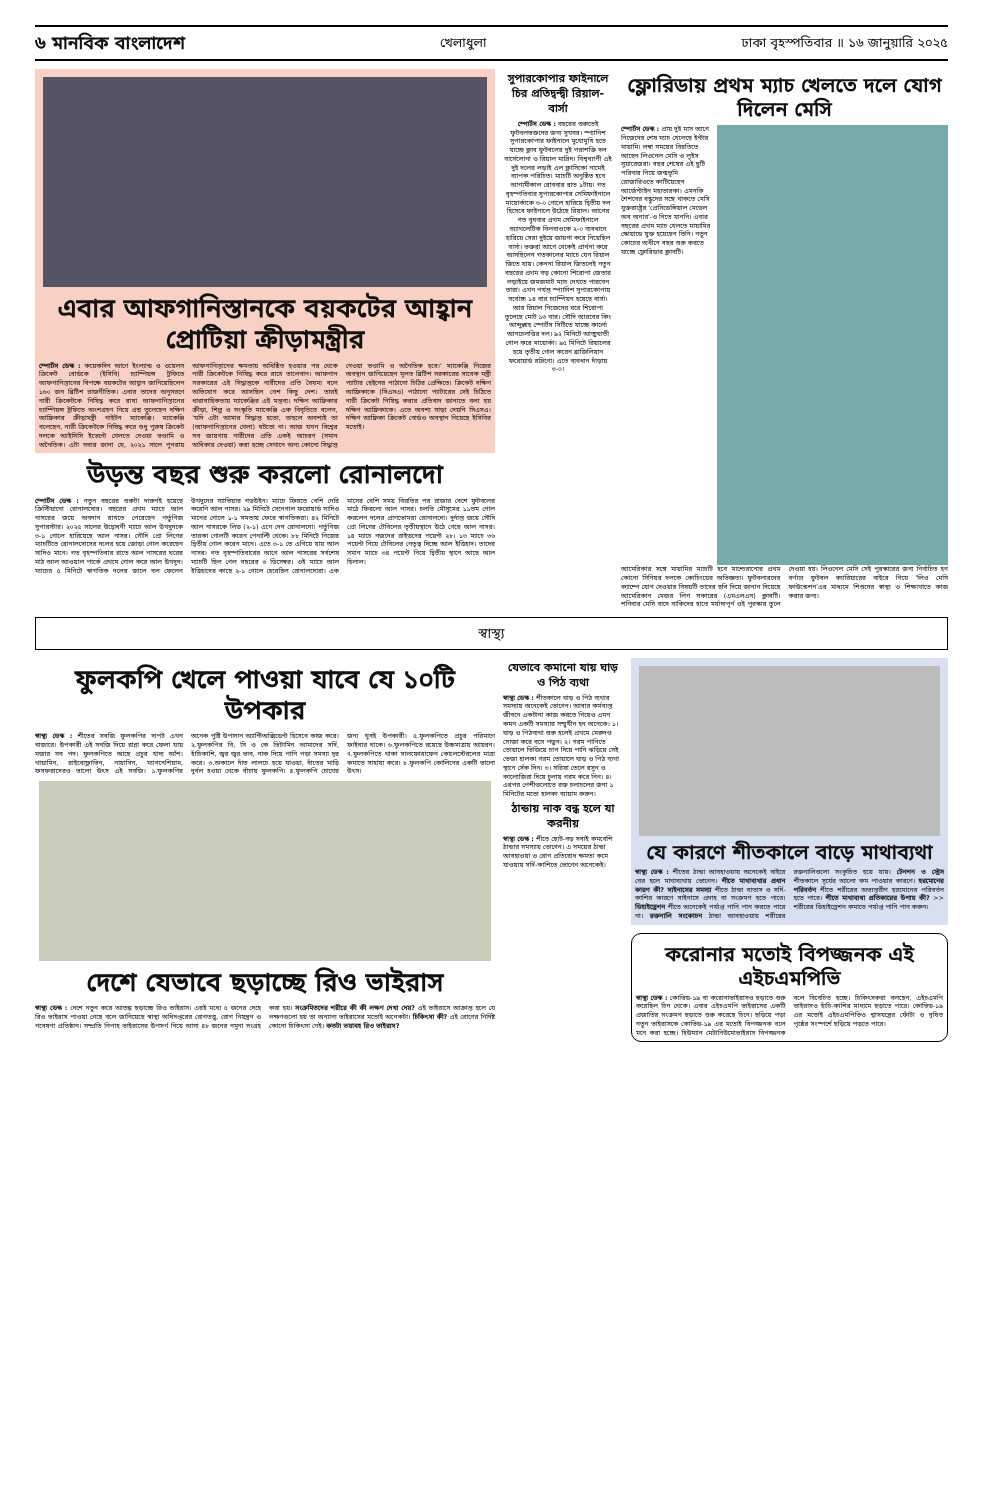৬ মানবিক বাংলাদেশ খেলাধুলা ঢাকা বৃহস্পতিবার ॥ ১৬ জানুয়ারি ২০২৫
এবার আফগানিস্তানকে বয়কটের আহ্বান প্রোটিয়া ক্রীড়ামন্ত্রীর
স্পোর্টস ডেস্ক : কয়েকদিন আগে ইংল্যান্ড ও ওয়েলস ক্রিকেট বোর্ডকে (ইসিবি) চ্যাম্পিয়ন্স ট্রফিতে আফগানিস্তানের বিপক্ষে বয়কটের আহ্বান জানিয়েছিলেন ১৬০ জন ব্রিটিশ রাজনীতিক। এবার তাদের অনুসরণে নারী ক্রিকেটকে নিষিদ্ধ করে রাখা আফগানিস্তানের চ্যাম্পিয়ন্স ট্রফিতে অংশগ্রহণ নিয়ে প্রশ্ন তুলেছেন দক্ষিণ আফ্রিকার ক্রীড়ামন্ত্রী গাইটন ম্যাকেঞ্জি। ম্যাকেঞ্জি বলেছেন, নারী ক্রিকেটকে নিষিদ্ধ করে শুধু পুরুষ ক্রিকেট দলকে আইসিসি ইভেন্টে খেলতে দেওয়া ভণ্ডামি ও অনৈতিক। এটা সবার জানা যে, ২০২১ সালে পুনরায় আফগানিস্তানের ক্ষমতায় অধিষ্ঠিত হওয়ার পর থেকে নারী ক্রিকেটকে নিষিদ্ধ করে রাখে তালেবান। আফগান সরকারের এই সিদ্ধান্তকে নারীদের প্রতি বৈষম্য বলে অভিযোগ করে আসছিল বেশ কিছু দেশ। তারই ধারাবাহিকতায় ম্যাকেঞ্জির এই মন্তব্য। দক্ষিণ আফ্রিকার ক্রীড়া, শিল্প ও সংস্কৃতি ম্যাকেঞ্জি এক বিবৃতিতে বলেন, 'যদি এটা আমার সিদ্ধান্ত হতো, তাহলে অবশ্যই তা (আফগানিস্তানের খেলা) ঘটতো না। আজ যখন বিশ্বের সব জায়গায় নারীদের প্রতি একই আচরণ (সমান অধিকার দেওয়া) করা হচ্ছে সেখানে অন্য কোনো সিদ্ধান্ত নেওয়া ভণ্ডামি ও অনৈতিক হবে।' ম্যাকেঞ্জি নিজের অবস্থান জানিয়েছেন মূলত ব্রিটিশ সরকারের সাবেক মন্ত্রী প্যাটার হেইনের পাঠানো চিঠির প্রেক্ষিতে। ক্রিকেট দক্ষিণ আফ্রিকাকে (সিএসএ) পাঠানো প্যাটারের সেই চিঠিতে নারী ক্রিকেট নিষিদ্ধ করার প্রতিবাদ জানাতে বলা হয় দক্ষিণ আফ্রিকাকে। এতে অবশ্য সাড়া দেয়নি সিএসএ। দক্ষিণ আফ্রিকা ক্রিকেট বোর্ডও অবস্থান নিয়েছে ইসিবির মতোই।
উড়ন্ত বছর শুরু করলো রোনালদো
স্পোর্টস ডেস্ক : নতুন বছরের শুরুটা দারুণই হয়েছে ক্রিস্টিয়ানো রোনালদোর। বছরের প্রথম ম্যাচে আল নাসরের জয়ে অবদান রাখতে পেরেছেন পর্তুগিজ সুপারস্টার। ২০২৫ সালের উদ্বোধনী ম্যাচে আল উখদুদকে ৩-১ গোলে হারিয়েছে আল নাসর। সৌদি প্রো লিগের ম্যাচটিতে রোনালদোদের দলের হয়ে জোড়া গোল করেছেন সাদিও মানে। গত বৃহস্পতিবার রাতে আল নাসরের ঘরের মাঠ আল আওয়াল পার্কে প্রথমে গোল করে আল উখদুদ। ম্যাচের ৫ মিনিটে স্বাগতিক দলের জালে বল ফেলেন উখদুদের স্যাভিয়ার গডউইন। ম্যাচে ফিরতে বেশি দেরি করেনি আল নাসর। ২৯ মিনিটে সেনেগাল ফরোয়ার্ড সাদিও মানের গোলে ১-১ সমতায় ফেরে স্বাগতিকরা। ৪২ মিনিটে আল নাসরকে লিড (২-১) এনে দেন রোনালদো। পর্তুগিজ তারকা গোলটি করেন পেনাল্টি থেকে। ৮৮ মিনিটে নিজের দ্বিতীয় গোল করেন মানে। এতে ৩-১ তে এগিয়ে যায় আল নাসর। গত বৃহস্পতিবারের আগে আল নাসরের সর্বশেষ ম্যাচটি ছিল গেল বছরের ৬ ডিসেম্বর। ওই ম্যাচে আল ইত্তিহাদের কাছে ২-১ গোলে হেরেছিল রোনালদোরা। এক মাসের বেশি সময় বিরতির পর রাজার বেশে ফুটবলের মাঠে ফিরলো আল নাসর। চলতি মৌসুমের ১১তম গোল করলেন দলের প্রাণভোমরা রোনালদো। দুর্দান্ত জয়ে সৌদি প্রো লিগের টেবিলের তৃতীয়স্থানে উঠে গেছে আল নাসর। ১৪ ম্যাচে নজদের রাইডদের পয়েন্ট ২৮। ১৩ ম্যাচে ৩৬ পয়েন্ট নিয়ে টেবিলের নেতৃত্ব দিচ্ছে আল ইত্তিহাদ। তাদের সমান ম্যাচে ৩৪ পয়েন্ট নিয়ে দ্বিতীয় স্থানে আছে আল হিলাল।
সুপারকোপার ফাইনালে চির প্রতিদ্বন্দ্বী রিয়াল-বার্সা
স্পোর্টস ডেস্ক : বছরের শুরুতেই ফুটবলভক্তদের জন্য সুখবর। স্প্যানিশ সুপারকোপার ফাইনালে মুখোমুখি হতে যাচ্ছে ক্লাব ফুটবলের দুই পরাশক্তি দল বার্সেলোনা ও রিয়াল মাদ্রিদ। বিশ্বব্যাপী এই দুই দলের লড়াই এল ক্লাসিকো নামেই ব্যাপক পরিচিত। ম্যাচটি অনুষ্ঠিত হবে আগামীকাল রোববার রাত ১টায়। গত বৃহস্পতিবার সুপারকোপার সেমিফাইনালে মায়োর্কাকে ৩-০ গোলে হারিয়ে দ্বিতীয় দল হিসেবে ফাইনালে উঠেছে রিয়াল। আগের গত বুধবার প্রথম সেমিফাইনালে অ্যাথলেটিক বিলবাওকে ২-০ ব্যবধানে হারিয়ে সেরা দুইয়ে জায়গা করে নিয়েছিল বার্সা। ভক্তরা আগে থেকেই প্রার্থনা করে আসছিলেন গতকালের ম্যাচে যেন রিয়াল জিতে যায়। কেননা রিয়াল জিতলেই নতুন বছরের প্রথম বড় কোনো শিরোপা জেতার লড়াইয়ে জমজমাট ম্যাচ দেখতে পারবেন তারা। এখন পর্যন্ত স্প্যানিশ সুপারকোপায় সর্বোচ্চ ১৪ বার চ্যাম্পিয়ন হয়েছে বার্সা। আর রিয়াল নিজেদের ঘরে শিরোপা তুলেছে মোট ১৩ বার। সৌদি আরবের কিং আব্দুল্লাহ স্পোর্টস সিটিতে যাচ্ছে কার্লো আনচেলত্তির দল। ৯২ মিনিটে আত্মঘাতী গোল করে মায়োর্কা। ৯৫ মিনিটে রিয়ালের হয়ে তৃতীয় গোল করেন ব্রাজিলিয়ান ফরোয়ার্ড রদ্রিগো। এতে ব্যবধান দাঁড়ায় ৩-০।
ফ্লোরিডায় প্রথম ম্যাচ খেলতে দলে যোগ দিলেন মেসি
স্পোর্টস ডেস্ক : প্রায় দুই মাস আগে নিজেদের শেষ ম্যাচ খেলেছে ইন্টার মায়ামি। লম্বা সময়ের বিরতিতে আছেন লিওনেল মেসি ও লুইস সুয়ারেজরা। বছর শেষের এই ছুটি পরিবার নিয়ে জন্মভূমি রোজারিওতে কাটিয়েছেন আর্জেন্টাইন মহাতারকা। এমনকি শৈশবের বন্ধুদের সঙ্গে থাকতে মেসি যুক্তরাষ্ট্রের 'প্রেসিডেন্সিয়াল মেডেল অব অনার'-ও নিতে যাননি। এবার বছরের প্রথম ম্যাচ খেলতে মায়ামির স্কোয়াডে যুক্ত হয়েছেন তিনি। নতুন কোচের অধীনে বছর শুরু করতে যাচ্ছে ফ্লোরিডার ক্লাবটি।
আমেরিকার সঙ্গে মায়ামির ম্যাচটি হবে মাশ্চেরানোর প্রথম কোনো সিনিয়র দলকে কোচিংয়ের অভিজ্ঞতা। ফুটবলারদের ক্যাম্পে যোগ দেওয়ার বিষয়টি তাদের ছবি দিয়ে জানান দিয়েছে আমেরিকান মেজর লিগ সকারের (এমএলএস) ক্লাবটি। শনিবার মেসি বাদে বাকিদের হাতে মর্যাদাপূর্ণ ওই পুরস্কার তুলে দেওয়া হয়। লিওনেল মেসি সেই পুরস্কারের জন্য নির্বাচিত হন বর্ণাঢ্য ফুটবল ক্যারিয়ারের বাইরে গিয়ে 'লিও মেসি ফাউন্ডেশন'এর মাধ্যমে শিশুদের স্বাস্থ্য ও শিক্ষাখাতে কাজ করার জন্য।
স্বাস্থ্য
ফুলকপি খেলে পাওয়া যাবে যে ১০টি উপকার
স্বাস্থ্য ডেস্ক : শীতের সবজি ফুলকপির দাপট এখন বাজারে। উপকারী এই সবজি দিয়ে রান্না করে ফেলা যায় মজার সব পদ। ফুলকপিতে আছে প্রচুর খাদ্য আঁশ। থায়ামিন, রাইবোফ্লাভিন, নায়াসিন, ম্যাগনেশিয়াম, ফসফরাসেরও ভালো উৎস এই সবজি। ১.ফুলকপির অনেক পুষ্টি উপাদান অ্যান্টিঅক্সিডেন্ট হিসেবে কাজ করে। ২.ফুলকপির বি, সি ও কে ভিটামিন আমাদের সর্দি, হাঁচিকাশি, জ্বর জ্বর ভাব, নাক দিয়ে পানি পড়া সমস্যা দূর করে। ৩.অকালে দাঁত লালচে হয়ে যাওয়া, দাঁতের মাড়ি দুর্বল হওয়া থেকে বাঁচায় ফুলকপি। ৪.ফুলকপি চোখের জন্য খুবই উপকারী। ৫.ফুলকপিতে প্রচুর পরিমাণে ফাইবার থাকে। ৬.ফুলকপিতে রয়েছে উচ্চমাত্রায় আয়রন। ৭.ফুলকপিতে থাকা সালফোরাফেন কোলেস্টেরলের মাত্রা কমাতে সাহায্য করে। ৮.ফুলকপি কোলিনের একটি ভালো উৎস।
দেশে যেভাবে ছড়াচ্ছে রিও ভাইরাস
স্বাস্থ্য ডেস্ক : দেশে নতুন করে আতঙ্ক ছড়াচ্ছে রিও ভাইরাস। এরই মধ্যে ৫ জনের দেহে রিও ভাইরাস পাওয়া গেছে বলে জানিয়েছে স্বাস্থ্য অধিদপ্তরের রোগতত্ত্ব, রোগ নিয়ন্ত্রণ ও গবেষণা প্রতিষ্ঠান। সম্প্রতি নিপাহ ভাইরাসের উপসর্গ নিয়ে আসা ৪৮ জনের নমুনা সংগ্রহ করা হয়। সংক্রমিতদের শরীরে কী কী লক্ষণ দেখা দেয়? এই ভাইরাসে আক্রান্ত হলে যে লক্ষণগুলো হয় তা অন্যান্য ভাইরাসের মতোই অনেকটা। চিকিৎসা কী? এই রোগের নির্দিষ্ট কোনো চিকিৎসা নেই। কতটা ভয়াবহ রিও ভাইরাস?
যেভাবে কমানো যায় ঘাড় ও পিঠ ব্যথা
স্বাস্থ্য ডেস্ক : শীতকালে ঘাড় ও পিঠ ব্যথার সমস্যায় অনেকেই ভোগেন। আবার কর্মব্যস্ত জীবনে একটানা কাজ করতে গিয়েও এমন কমন একটি সমস্যার সম্মুখীন হন অনেকে। ১। ঘাড় ও পিঠব্যথা শুরু হলেই প্রথমে মেরুদণ্ড সোজা করে বসে পড়ুন। ২। গরম পানিতে তোয়ালে ভিজিয়ে চাপ দিয়ে পানি ঝড়িয়ে সেই ভেজা হালকা গরম তোয়ালে ঘাড় ও পিঠ ব্যথা স্থানে সেঁক দিন। ৩। সরিষা তেলে রসুন ও কালোজিরা দিয়ে চুলায় গরম করে নিন। ৪। এরপর পেশীগুলোতে রক্ত চলাচলের জন্য ১ মিনিটের মতো হালকা ব্যায়াম করুন।
ঠান্ডায় নাক বন্ধ হলে যা করনীয়
স্বাস্থ্য ডেস্ক : শীতে ছোট-বড় সবাই কমবেশি ঠান্ডার সমস্যায় ভোগেন। এ সময়ের ঠান্ডা আবহাওয়া ও রোগ প্রতিরোধ ক্ষমতা কমে যাওয়ায় সর্দি-কাশিতে ভোগেন অনেকেই।
যে কারণে শীতকালে বাড়ে মাথাব্যথা
স্বাস্থ্য ডেস্ক : শীতের ঠান্ডা আবহাওয়ায় অনেকেই বাইরে বের হলে মাথাব্যথায় ভোগেন। শীতে মাথাব্যথার প্রধান কারণ কী? সাইনাসের সমস্যা শীতে ঠান্ডা বাতাস ও সর্দি-কাশির কারণে সাইনাসে প্রদাহ বা সংক্রমণ হতে পারে। ডিহাইড্রেশন শীতে অনেকেই পর্যাপ্ত পানি পান করতে পারে না। রক্তনালি সংকোচন ঠান্ডা আবহাওয়ায় শরীরের রক্তনালিগুলো সংকুচিত হয়ে যায়। টেনশন ও স্ট্রেস শীতকালে সূর্যের আলো কম পাওয়ার কারণে। হরমোনের পরিবর্তন শীতে শরীরের অভ্যন্তরীণ হরমোনের পরিবর্তন হতে পারে। শীতে মাথাব্যথা প্রতিকারের উপায় কী? >> শরীরের ডিহাইড্রেশন কমাতে পর্যাপ্ত পানি পান করুন।
করোনার মতোই বিপজ্জনক এই এইচএমপিভি
স্বাস্থ্য ডেস্ক : কোভিড-১৯ বা করোনাভাইরাসও ছড়াতে শুরু করেছিল চিন থেকে। এবার এইচএমপি ভাইরাসের একটি প্রজাতির সংক্রমণ ছড়াতে শুরু করেছে চিনে। ছড়িয়ে পড়া নতুন ভাইরাসকে কোভিড-১৯ এর মতোই বিপজ্জনক বলে মনে করা হচ্ছে। হিউম্যান মেটানিউমোভাইরাস বিপজ্জনক বলে বিবেচিত হচ্ছে। চিকিৎসকরা বলছেন, এইচএমপি ভাইরাসও হাঁচি-কাশির মাধ্যমে ছড়াতে পারে। কোভিড-১৯ এর মতোই এইচএমপিভিও শ্বাসযন্ত্রের ফোঁটা ও দূষিত পৃষ্ঠের সংস্পর্শে ছড়িয়ে পড়তে পারে।